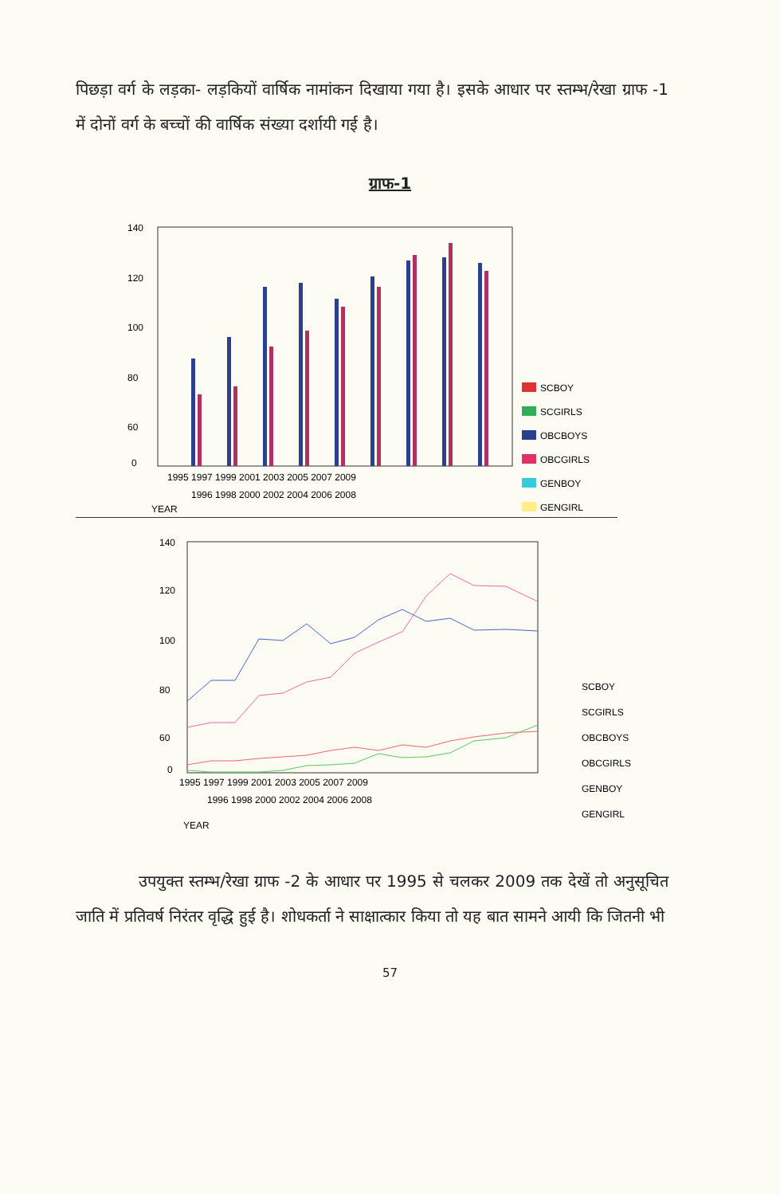पिछड़ा वर्ग के लड़का- लड़कियों वार्षिक नामांकन दिखाया गया है। इसके आधार पर स्तम्भ/रेखा ग्राफ -1 में दोनों वर्ग के बच्चों की वार्षिक संख्या दर्शायी गई है।
ग्राफ-1
140
120
100
80
60
0
1995 1997 1999 2001 2003 2005 2007 2009
1996 1998 2000 2002 2004 2006 2008
YEAR
SCBOY
SCGIRLS
OBCBOYS
OBCGIRLS
GENBOY
GENGIRL
140
120
100
80
60
0
1995 1997 1999 2001 2003 2005 2007 2009
1996 1998 2000 2002 2004 2006 2008
YEAR
SCBOY
SCGIRLS
OBCBOYS
OBCGIRLS
GENBOY
GENGIRL
उपयुक्त स्तम्भ/रेखा ग्राफ -2 के आधार पर 1995 से चलकर 2009 तक देखें तो अनुसूचित जाति में प्रतिवर्ष निरंतर वृद्धि हुई है। शोधकर्ता ने साक्षात्कार किया तो यह बात सामने आयी कि जितनी भी
57